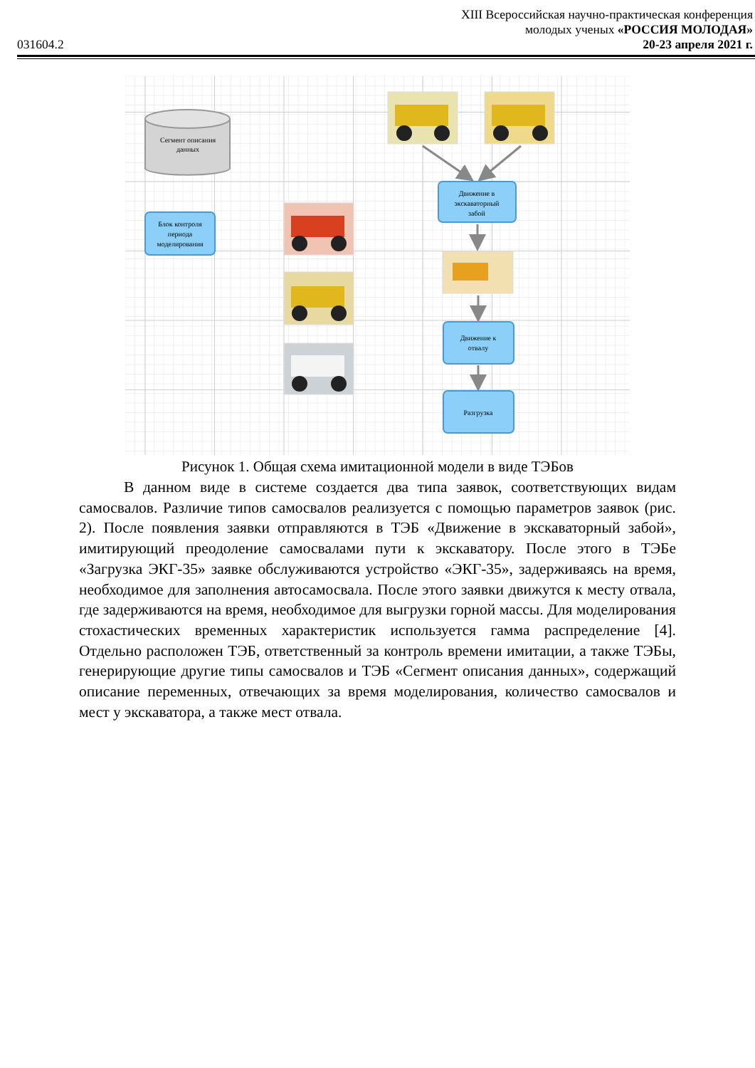XIII Всероссийская научно-практическая конференция
молодых ученых «РОССИЯ МОЛОДАЯ»
031604.2 20-23 апреля 2021 г.
Сегмент описания
данных
Блок контроля
периода
моделирования
Движение в
экскаваторный
забой
Движение к
отвалу
Разгрузка
Рисунок 1. Общая схема имитационной модели в виде ТЭБов
В данном виде в системе создается два типа заявок, соответствующих видам самосвалов. Различие типов самосвалов реализуется с помощью параметров заявок (рис. 2). После появления заявки отправляются в ТЭБ «Движение в экскаваторный забой», имитирующий преодоление самосвалами пути к экскаватору. После этого в ТЭБе «Загрузка ЭКГ-35» заявке обслуживаются устройство «ЭКГ-35», задерживаясь на время, необходимое для заполнения автосамосвала. После этого заявки движутся к месту отвала, где задерживаются на время, необходимое для выгрузки горной массы. Для моделирования стохастических временных характеристик используется гамма распределение [4]. Отдельно расположен ТЭБ, ответственный за контроль времени имитации, а также ТЭБы, генерирующие другие типы самосвалов и ТЭБ «Сегмент описания данных», содержащий описание переменных, отвечающих за время моделирования, количество самосвалов и мест у экскаватора, а также мест отвала.